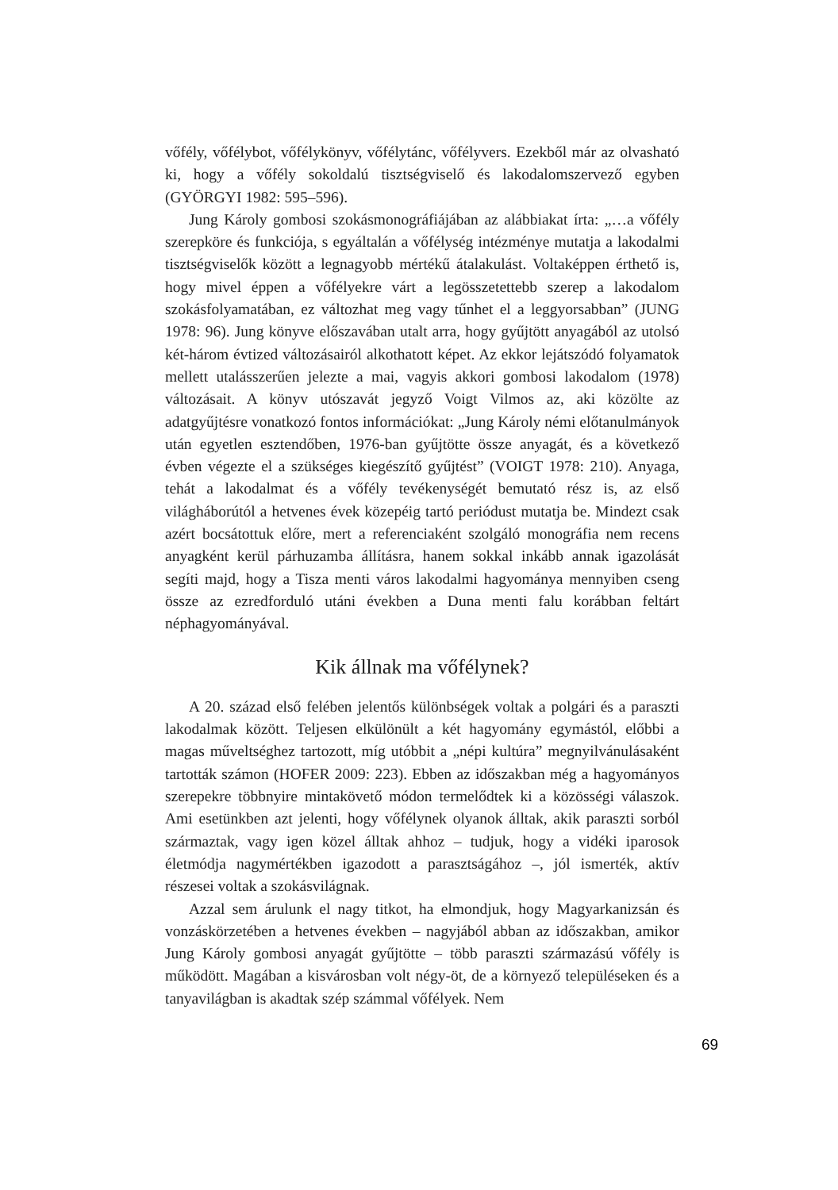vőfély, vőfélybot, vőfélykönyv, vőfélytánc, vőfélyvers. Ezekből már az olvasható ki, hogy a vőfély sokoldalú tisztségviselő és lakodalomszervező egyben (GYÖRGYI 1982: 595–596).
Jung Károly gombosi szokásmonográfiájában az alábbiakat írta: „…a vőfély szerepköre és funkciója, s egyáltalán a vőfélység intézménye mutatja a lakodalmi tisztségviselők között a legnagyobb mértékű átalakulást. Voltaképpen érthető is, hogy mivel éppen a vőfélyekre várt a legösszetettebb szerep a lakodalom szokásfolyamatában, ez változhat meg vagy tűnhet el a leggyorsabban” (JUNG 1978: 96). Jung könyve előszavában utalt arra, hogy gyűjtött anyagából az utolsó két-három évtized változásairól alkothatott képet. Az ekkor lejátszódó folyamatok mellett utalásszerűen jelezte a mai, vagyis akkori gombosi lakodalom (1978) változásait. A könyv utószavát jegyző Voigt Vilmos az, aki közölte az adatgyűjtésre vonatkozó fontos információkat: „Jung Károly némi előtanulmányok után egyetlen esztendőben, 1976-ban gyűjtötte össze anyagát, és a következő évben végezte el a szükséges kiegészítő gyűjtést” (VOIGT 1978: 210). Anyaga, tehát a lakodalmat és a vőfély tevékenységét bemutató rész is, az első világháborútól a hetvenes évek közepéig tartó periódust mutatja be. Mindezt csak azért bocsátottuk előre, mert a referenciaként szolgáló monográfia nem recens anyagként kerül párhuzamba állításra, hanem sokkal inkább annak igazolását segíti majd, hogy a Tisza menti város lakodalmi hagyománya mennyiben cseng össze az ezredforduló utáni években a Duna menti falu korábban feltárt néphagyományával.
Kik állnak ma vőfélynek?
A 20. század első felében jelentős különbségek voltak a polgári és a paraszti lakodalmak között. Teljesen elkülönült a két hagyomány egymástól, előbbi a magas műveltséghez tartozott, míg utóbbit a „népi kultúra” megnyilvánulásaként tartották számon (HOFER 2009: 223). Ebben az időszakban még a hagyományos szerepekre többnyire mintakövető módon termelődtek ki a közösségi válaszok. Ami esetünkben azt jelenti, hogy vőfélynek olyanok álltak, akik paraszti sorból származtak, vagy igen közel álltak ahhoz – tudjuk, hogy a vidéki iparosok életmódja nagymértékben igazodott a parasztságához –, jól ismerték, aktív részesei voltak a szokásvilágnak.
Azzal sem árulunk el nagy titkot, ha elmondjuk, hogy Magyarkanizsán és vonzáskörzetében a hetvenes években – nagyjából abban az időszakban, amikor Jung Károly gombosi anyagát gyűjtötte – több paraszti származású vőfély is működött. Magában a kisvárosban volt négy-öt, de a környező településeken és a tanyavilágban is akadtak szép számmal vőfélyek. Nem
69